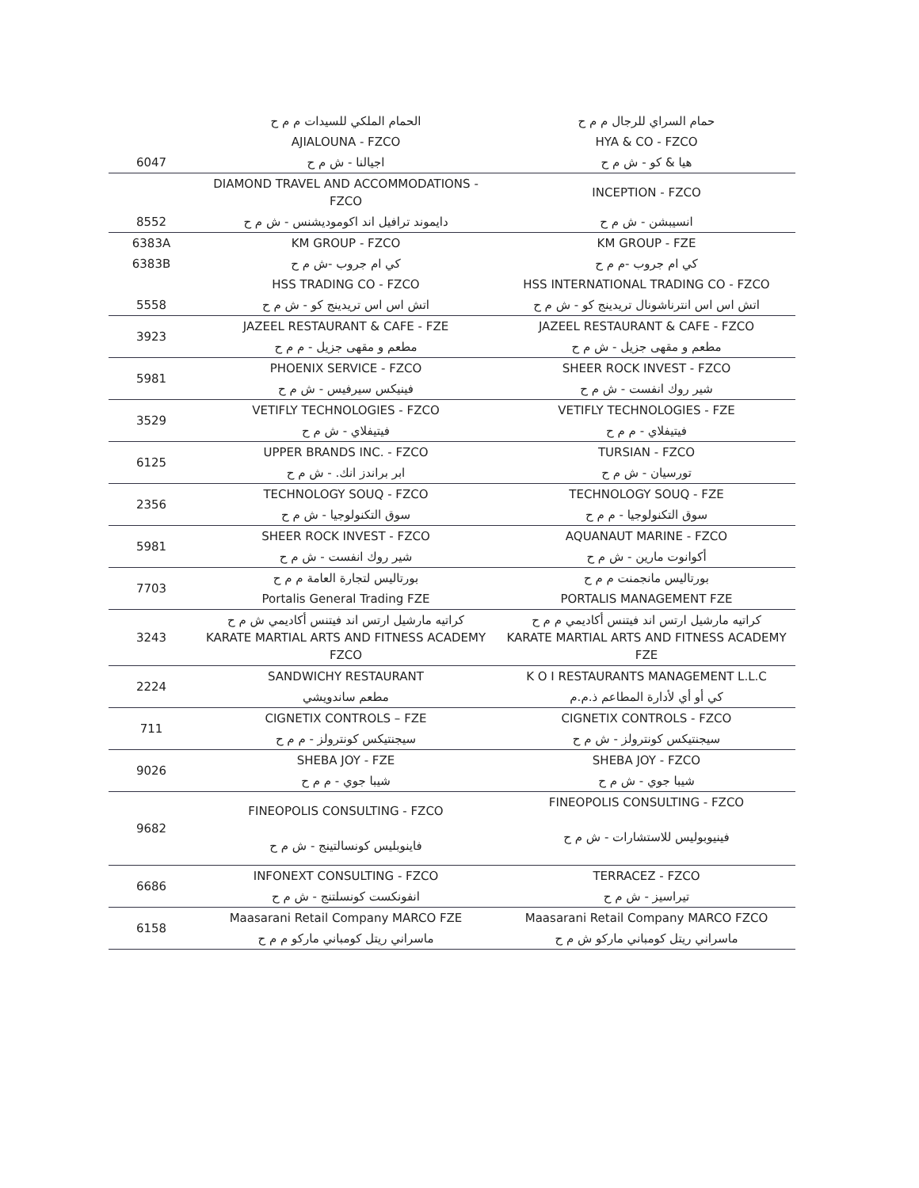| | الحمام الملكي للسيدات م م ح | حمام السراي للرجال م م ح |
| 6047 | AJIALOUNA - FZCO | HYA & CO - FZCO |
| | اجيالنا - ش م ح | هيا & كو - ش م ح |
| 8552 | DIAMOND TRAVEL AND ACCOMMODATIONS - FZCO | INCEPTION - FZCO |
| | دايموند ترافيل اند اكوموديشنس - ش م ح | انسيبشن - ش م ح |
| 6383A | KM GROUP - FZCO | KM GROUP - FZE |
| 6383B | كي ام جروب -ش م ح | كي ام جروب -م م ح |
| 5558 | HSS TRADING CO - FZCO | HSS INTERNATIONAL TRADING CO - FZCO |
| | اتش اس اس تريدينج كو - ش م ح | اتش اس اس انترناشونال تريدينج كو - ش م ح |
| 3923 | JAZEEL RESTAURANT & CAFE - FZE | JAZEEL RESTAURANT & CAFE - FZCO |
| | مطعم و مقهى جزيل - م م ح | مطعم و مقهى جزيل - ش م ح |
| 5981 | PHOENIX SERVICE - FZCO | SHEER ROCK INVEST - FZCO |
| | فينيكس سيرفيس - ش م ح | شير روك انفست - ش م ح |
| 3529 | VETIFLY TECHNOLOGIES - FZCO | VETIFLY TECHNOLOGIES - FZE |
| | فيتيفلاي - ش م ح | فيتيفلاي - م م ح |
| 6125 | UPPER BRANDS INC. - FZCO | TURSIAN - FZCO |
| | ابر براندز انك. - ش م ح | تورسيان - ش م ح |
| 2356 | TECHNOLOGY SOUQ - FZCO | TECHNOLOGY SOUQ - FZE |
| | سوق التكنولوجيا - ش م ح | سوق التكنولوجيا - م م ح |
| 5981 | SHEER ROCK INVEST - FZCO | AQUANAUT MARINE - FZCO |
| | شير روك انفست - ش م ح | أكوانوت مارين - ش م ح |
| 7703 | بورتاليس لتجارة العامة م م ح | بورتاليس مانجمنت م م ح |
| | Portalis General Trading FZE | PORTALIS MANAGEMENT FZE |
| 3243 | كراتيه مارشيل ارتس اند فيتنس أكاديمي ش م ح KARATE MARTIAL ARTS AND FITNESS ACADEMY FZCO | كراتيه مارشيل ارتس اند فيتنس أكاديمي م م ح KARATE MARTIAL ARTS AND FITNESS ACADEMY FZE |
| 2224 | SANDWICHY RESTAURANT | K O I RESTAURANTS MANAGEMENT L.L.C |
| | مطعم ساندويشي | كي أو أي لأدارة المطاعم ذ.م.م |
| 711 | CIGNETIX CONTROLS – FZE | CIGNETIX CONTROLS - FZCO |
| | سيجنتيكس كونترولز - م م ح | سيجنتيكس كونترولز - ش م ح |
| 9026 | SHEBA JOY - FZE | SHEBA JOY - FZCO |
| | شيبا جوي - م م ح | شيبا جوي - ش م ح |
| 9682 | FINEOPOLIS CONSULTING - FZCO فاينوبليس كونسالتينج - ش م ح | FINEOPOLIS CONSULTING - FZCO فينيوبوليس للاستشارات - ش م ح |
| 6686 | INFONEXT CONSULTING - FZCO | TERRACEZ - FZCO |
| | انفونكست كونسلتنج - ش م ح | تيراسيز - ش م ح |
| 6158 | Maasarani Retail Company MARCO FZE | Maasarani Retail Company MARCO FZCO |
| | ماسراني ريتل كومباني ماركو م م ح | ماسراني ريتل كومباني ماركو ش م ح |